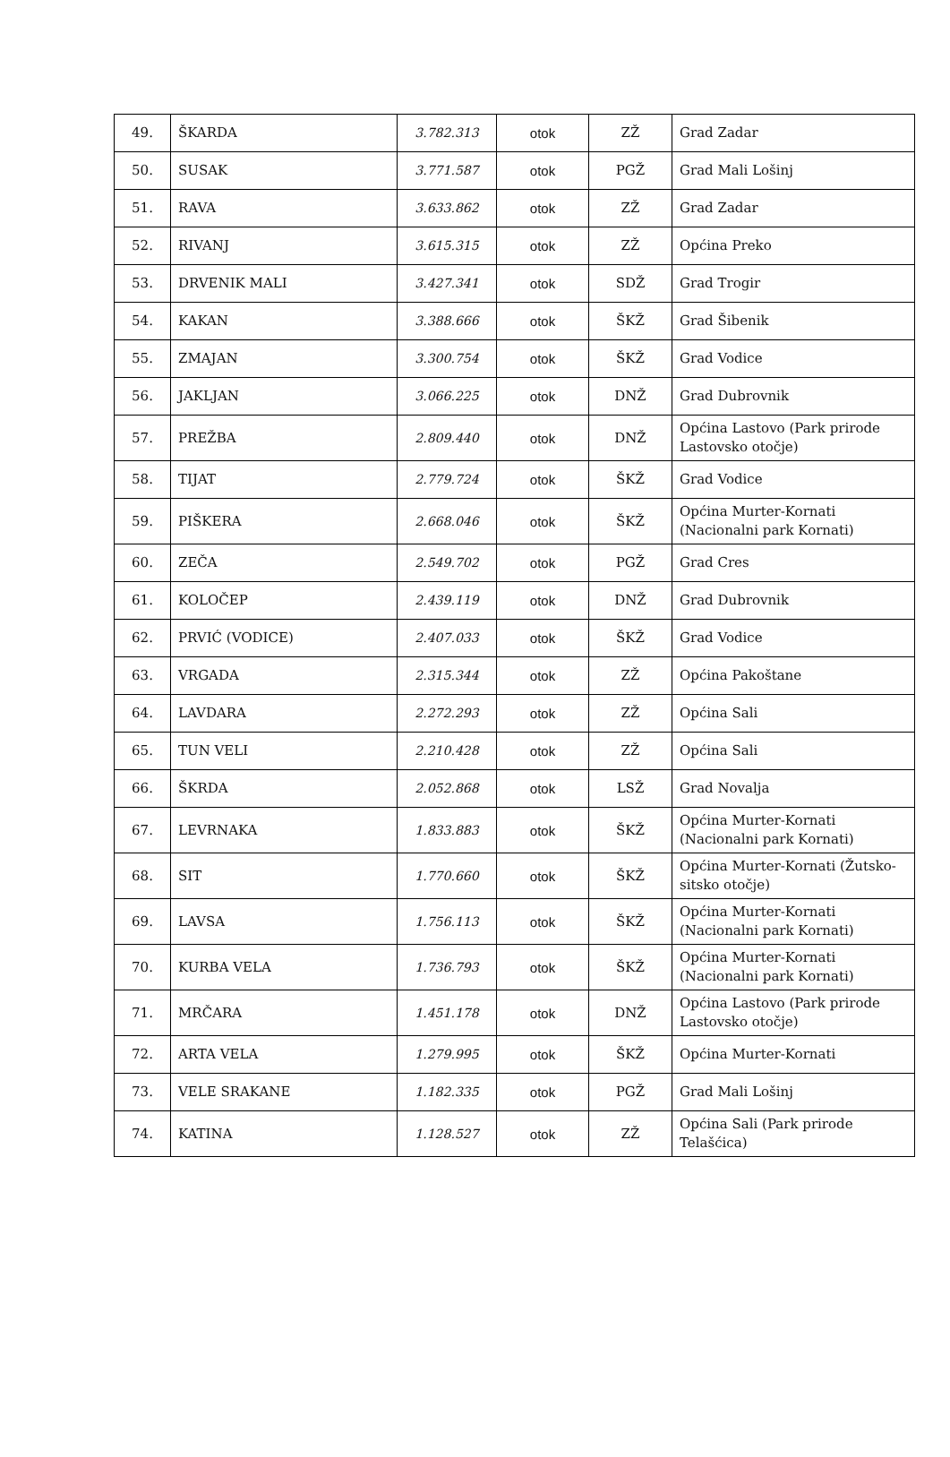| 49. | ŠKARDA | 3.782.313 | otok | ZŽ | Grad Zadar |
| 50. | SUSAK | 3.771.587 | otok | PGŽ | Grad Mali Lošinj |
| 51. | RAVA | 3.633.862 | otok | ZŽ | Grad Zadar |
| 52. | RIVANJ | 3.615.315 | otok | ZŽ | Općina Preko |
| 53. | DRVENIK MALI | 3.427.341 | otok | SDŽ | Grad Trogir |
| 54. | KAKAN | 3.388.666 | otok | ŠKŽ | Grad Šibenik |
| 55. | ZMAJAN | 3.300.754 | otok | ŠKŽ | Grad Vodice |
| 56. | JAKLJAN | 3.066.225 | otok | DNŽ | Grad Dubrovnik |
| 57. | PREŽBA | 2.809.440 | otok | DNŽ | Općina Lastovo (Park prirode Lastovsko otočje) |
| 58. | TIJAT | 2.779.724 | otok | ŠKŽ | Grad Vodice |
| 59. | PIŠKERA | 2.668.046 | otok | ŠKŽ | Općina Murter-Kornati (Nacionalni park Kornati) |
| 60. | ZEČA | 2.549.702 | otok | PGŽ | Grad Cres |
| 61. | KOLOČEP | 2.439.119 | otok | DNŽ | Grad Dubrovnik |
| 62. | PRVIĆ (VODICE) | 2.407.033 | otok | ŠKŽ | Grad Vodice |
| 63. | VRGADA | 2.315.344 | otok | ZŽ | Općina Pakoštane |
| 64. | LAVDARA | 2.272.293 | otok | ZŽ | Općina Sali |
| 65. | TUN VELI | 2.210.428 | otok | ZŽ | Općina Sali |
| 66. | ŠKRDA | 2.052.868 | otok | LSŽ | Grad Novalja |
| 67. | LEVRNAKA | 1.833.883 | otok | ŠKŽ | Općina Murter-Kornati (Nacionalni park Kornati) |
| 68. | SIT | 1.770.660 | otok | ŠKŽ | Općina Murter-Kornati (Žutsko-sitsko otočje) |
| 69. | LAVSA | 1.756.113 | otok | ŠKŽ | Općina Murter-Kornati (Nacionalni park Kornati) |
| 70. | KURBA VELA | 1.736.793 | otok | ŠKŽ | Općina Murter-Kornati (Nacionalni park Kornati) |
| 71. | MRČARA | 1.451.178 | otok | DNŽ | Općina Lastovo (Park prirode Lastovsko otočje) |
| 72. | ARTA VELA | 1.279.995 | otok | ŠKŽ | Općina Murter-Kornati |
| 73. | VELE SRAKANE | 1.182.335 | otok | PGŽ | Grad Mali Lošinj |
| 74. | KATINA | 1.128.527 | otok | ZŽ | Općina Sali (Park prirode Telašćica) |